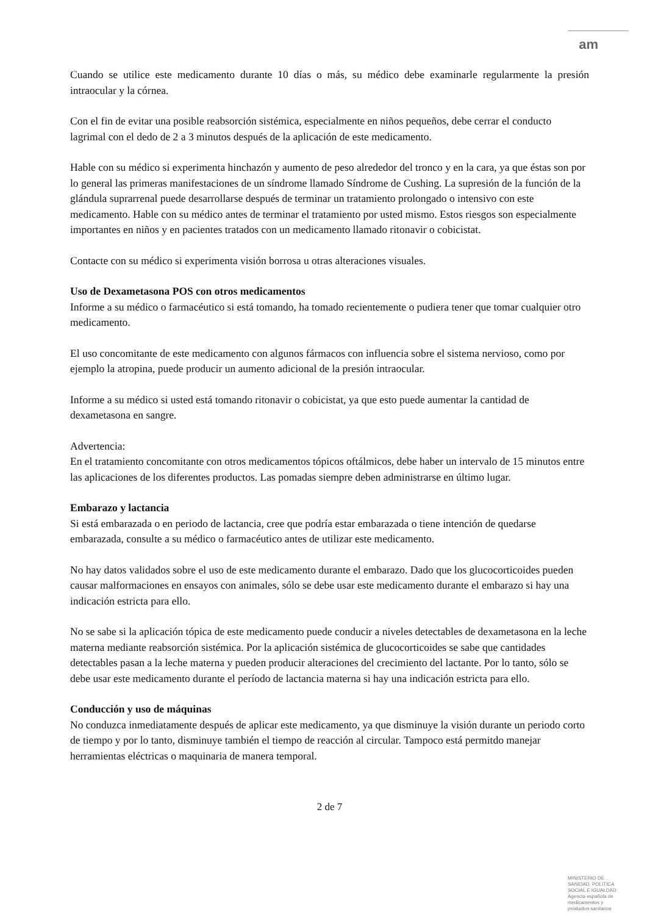am
Cuando se utilice este medicamento durante 10 días o más, su médico debe examinarle regularmente la presión intraocular y la córnea.
Con el fin de evitar una posible reabsorción sistémica, especialmente en niños pequeños, debe cerrar el conducto lagrimal con el dedo de 2 a 3 minutos después de la aplicación de este medicamento.
Hable con su médico si experimenta hinchazón y aumento de peso alrededor del tronco y en la cara, ya que éstas son por lo general las primeras manifestaciones de un síndrome llamado Síndrome de Cushing. La supresión de la función de la glándula suprarrenal puede desarrollarse después de terminar un tratamiento prolongado o intensivo con este medicamento. Hable con su médico antes de terminar el tratamiento por usted mismo. Estos riesgos son especialmente importantes en niños y en pacientes tratados con un medicamento llamado ritonavir o cobicistat.
Contacte con su médico si experimenta visión borrosa u otras alteraciones visuales.
Uso de Dexametasona POS con otros medicamentos
Informe a su médico o farmacéutico si está tomando, ha tomado recientemente o pudiera tener que tomar cualquier otro medicamento.
El uso concomitante de este medicamento con algunos fármacos con influencia sobre el sistema nervioso, como por ejemplo la atropina, puede producir un aumento adicional de la presión intraocular.
Informe a su médico si usted está tomando ritonavir o cobicistat, ya que esto puede aumentar la cantidad de dexametasona en sangre.
Advertencia:
En el tratamiento concomitante con otros medicamentos tópicos oftálmicos, debe haber un intervalo de 15 minutos entre las aplicaciones de los diferentes productos. Las pomadas siempre deben administrarse en último lugar.
Embarazo y lactancia
Si está embarazada o en periodo de lactancia, cree que podría estar embarazada o tiene intención de quedarse embarazada, consulte a su médico o farmacéutico antes de utilizar este medicamento.
No hay datos validados sobre el uso de este medicamento durante el embarazo. Dado que los glucocorticoides pueden causar malformaciones en ensayos con animales, sólo se debe usar este medicamento durante el embarazo si hay una indicación estricta para ello.
No se sabe si la aplicación tópica de este medicamento puede conducir a niveles detectables de dexametasona en la leche materna mediante reabsorción sistémica. Por la aplicación sistémica de glucocorticoides se sabe que cantidades detectables pasan a la leche materna y pueden producir alteraciones del crecimiento del lactante. Por lo tanto, sólo se debe usar este medicamento durante el período de lactancia materna si hay una indicación estricta para ello.
Conducción y uso de máquinas
No conduzca inmediatamente después de aplicar este medicamento, ya que disminuye la visión durante un periodo corto de tiempo y por lo tanto, disminuye también el tiempo de reacción al circular. Tampoco está permitdo manejar herramientas eléctricas o maquinaria de manera temporal.
2 de 7
MINISTERIO DE
SANIDAD, POLITICA
SOCIAL E IGUALDAD
Agencia española de
medicamentos y
productos sanitarios